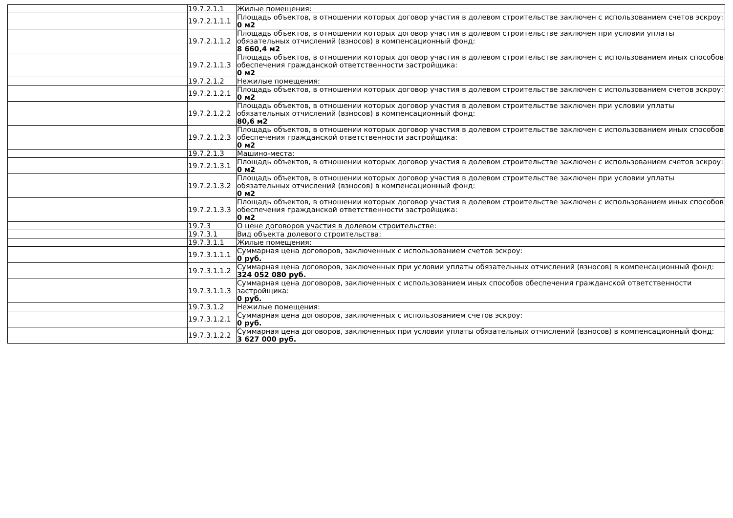| | 19.7.2.1.1 | Жилые помещения: |
| | 19.7.2.1.1.1 | Площадь объектов, в отношении которых договор участия в долевом строительстве заключен с использованием счетов эскроу: 0 м2 |
| | 19.7.2.1.1.2 | Площадь объектов, в отношении которых договор участия в долевом строительстве заключен при условии уплаты обязательных отчислений (взносов) в компенсационный фонд: 8 660,4 м2 |
| | 19.7.2.1.1.3 | Площадь объектов, в отношении которых договор участия в долевом строительстве заключен с использованием иных способов обеспечения гражданской ответственности застройщика: 0 м2 |
| | 19.7.2.1.2 | Нежилые помещения: |
| | 19.7.2.1.2.1 | Площадь объектов, в отношении которых договор участия в долевом строительстве заключен с использованием счетов эскроу: 0 м2 |
| | 19.7.2.1.2.2 | Площадь объектов, в отношении которых договор участия в долевом строительстве заключен при условии уплаты обязательных отчислений (взносов) в компенсационный фонд: 80,6 м2 |
| | 19.7.2.1.2.3 | Площадь объектов, в отношении которых договор участия в долевом строительстве заключен с использованием иных способов обеспечения гражданской ответственности застройщика: 0 м2 |
| | 19.7.2.1.3 | Машино-места: |
| | 19.7.2.1.3.1 | Площадь объектов, в отношении которых договор участия в долевом строительстве заключен с использованием счетов эскроу: 0 м2 |
| | 19.7.2.1.3.2 | Площадь объектов, в отношении которых договор участия в долевом строительстве заключен при условии уплаты обязательных отчислений (взносов) в компенсационный фонд: 0 м2 |
| | 19.7.2.1.3.3 | Площадь объектов, в отношении которых договор участия в долевом строительстве заключен с использованием иных способов обеспечения гражданской ответственности застройщика: 0 м2 |
| | 19.7.3 | О цене договоров участия в долевом строительстве: |
| | 19.7.3.1 | Вид объекта долевого строительства: |
| | 19.7.3.1.1 | Жилые помещения: |
| | 19.7.3.1.1.1 | Суммарная цена договоров, заключенных с использованием счетов эскроу: 0 руб. |
| | 19.7.3.1.1.2 | Суммарная цена договоров, заключенных при условии уплаты обязательных отчислений (взносов) в компенсационный фонд: 324 052 080 руб. |
| | 19.7.3.1.1.3 | Суммарная цена договоров, заключенных с использованием иных способов обеспечения гражданской ответственности застройщика: 0 руб. |
| | 19.7.3.1.2 | Нежилые помещения: |
| | 19.7.3.1.2.1 | Суммарная цена договоров, заключенных с использованием счетов эскроу: 0 руб. |
| | 19.7.3.1.2.2 | Суммарная цена договоров, заключенных при условии уплаты обязательных отчислений (взносов) в компенсационный фонд: 3 627 000 руб. |